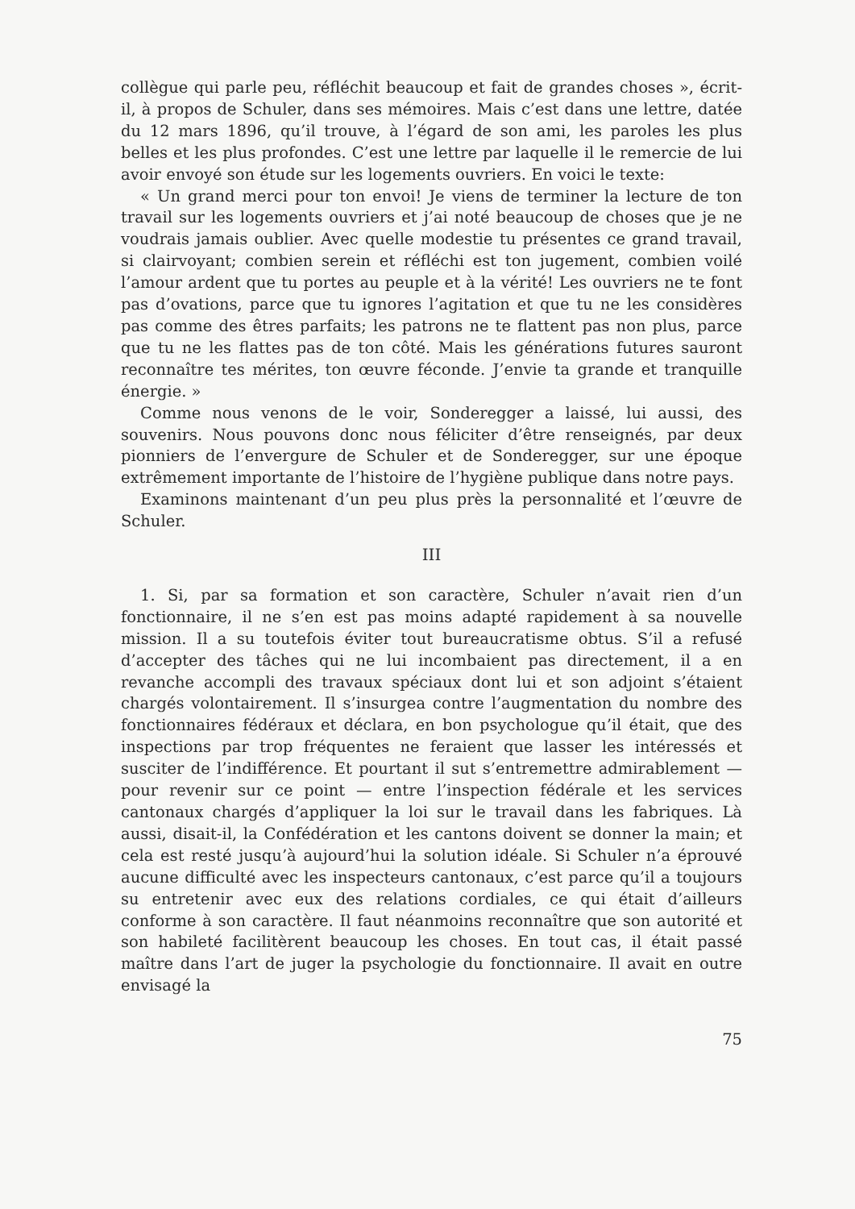collègue qui parle peu, réfléchit beaucoup et fait de grandes choses », écrit-il, à propos de Schuler, dans ses mémoires. Mais c’est dans une lettre, datée du 12 mars 1896, qu’il trouve, à l’égard de son ami, les paroles les plus belles et les plus profondes. C’est une lettre par laquelle il le remercie de lui avoir envoyé son étude sur les logements ouvriers. En voici le texte:
« Un grand merci pour ton envoi! Je viens de terminer la lecture de ton travail sur les logements ouvriers et j’ai noté beaucoup de choses que je ne voudrais jamais oublier. Avec quelle modestie tu présentes ce grand travail, si clairvoyant; combien serein et réfléchi est ton jugement, combien voilé l’amour ardent que tu portes au peuple et à la vérité! Les ouvriers ne te font pas d’ovations, parce que tu ignores l’agitation et que tu ne les considères pas comme des êtres parfaits; les patrons ne te flattent pas non plus, parce que tu ne les flattes pas de ton côté. Mais les générations futures sauront reconnaître tes mérites, ton œuvre féconde. J’envie ta grande et tranquille énergie. »
Comme nous venons de le voir, Sonderegger a laissé, lui aussi, des souvenirs. Nous pouvons donc nous féliciter d’être renseignés, par deux pionniers de l’envergure de Schuler et de Sonderegger, sur une époque extrêmement importante de l’histoire de l’hygiène publique dans notre pays.
Examinons maintenant d’un peu plus près la personnalité et l’œuvre de Schuler.
III
1. Si, par sa formation et son caractère, Schuler n’avait rien d’un fonctionnaire, il ne s’en est pas moins adapté rapidement à sa nouvelle mission. Il a su toutefois éviter tout bureaucratisme obtus. S’il a refusé d’accepter des tâches qui ne lui incombaient pas directement, il a en revanche accompli des travaux spéciaux dont lui et son adjoint s’étaient chargés volontairement. Il s’insurgea contre l’augmentation du nombre des fonctionnaires fédéraux et déclara, en bon psychologue qu’il était, que des inspections par trop fréquentes ne feraient que lasser les intéressés et susciter de l’indifférence. Et pourtant il sut s’entremettre admirablement — pour revenir sur ce point — entre l’inspection fédérale et les services cantonaux chargés d’appliquer la loi sur le travail dans les fabriques. Là aussi, disait-il, la Confédération et les cantons doivent se donner la main; et cela est resté jusqu’à aujourd’hui la solution idéale. Si Schuler n’a éprouvé aucune difficulté avec les inspecteurs cantonaux, c’est parce qu’il a toujours su entretenir avec eux des relations cordiales, ce qui était d’ailleurs conforme à son caractère. Il faut néanmoins reconnaître que son autorité et son habileté facilitèrent beaucoup les choses. En tout cas, il était passé maître dans l’art de juger la psychologie du fonctionnaire. Il avait en outre envisagé la
75